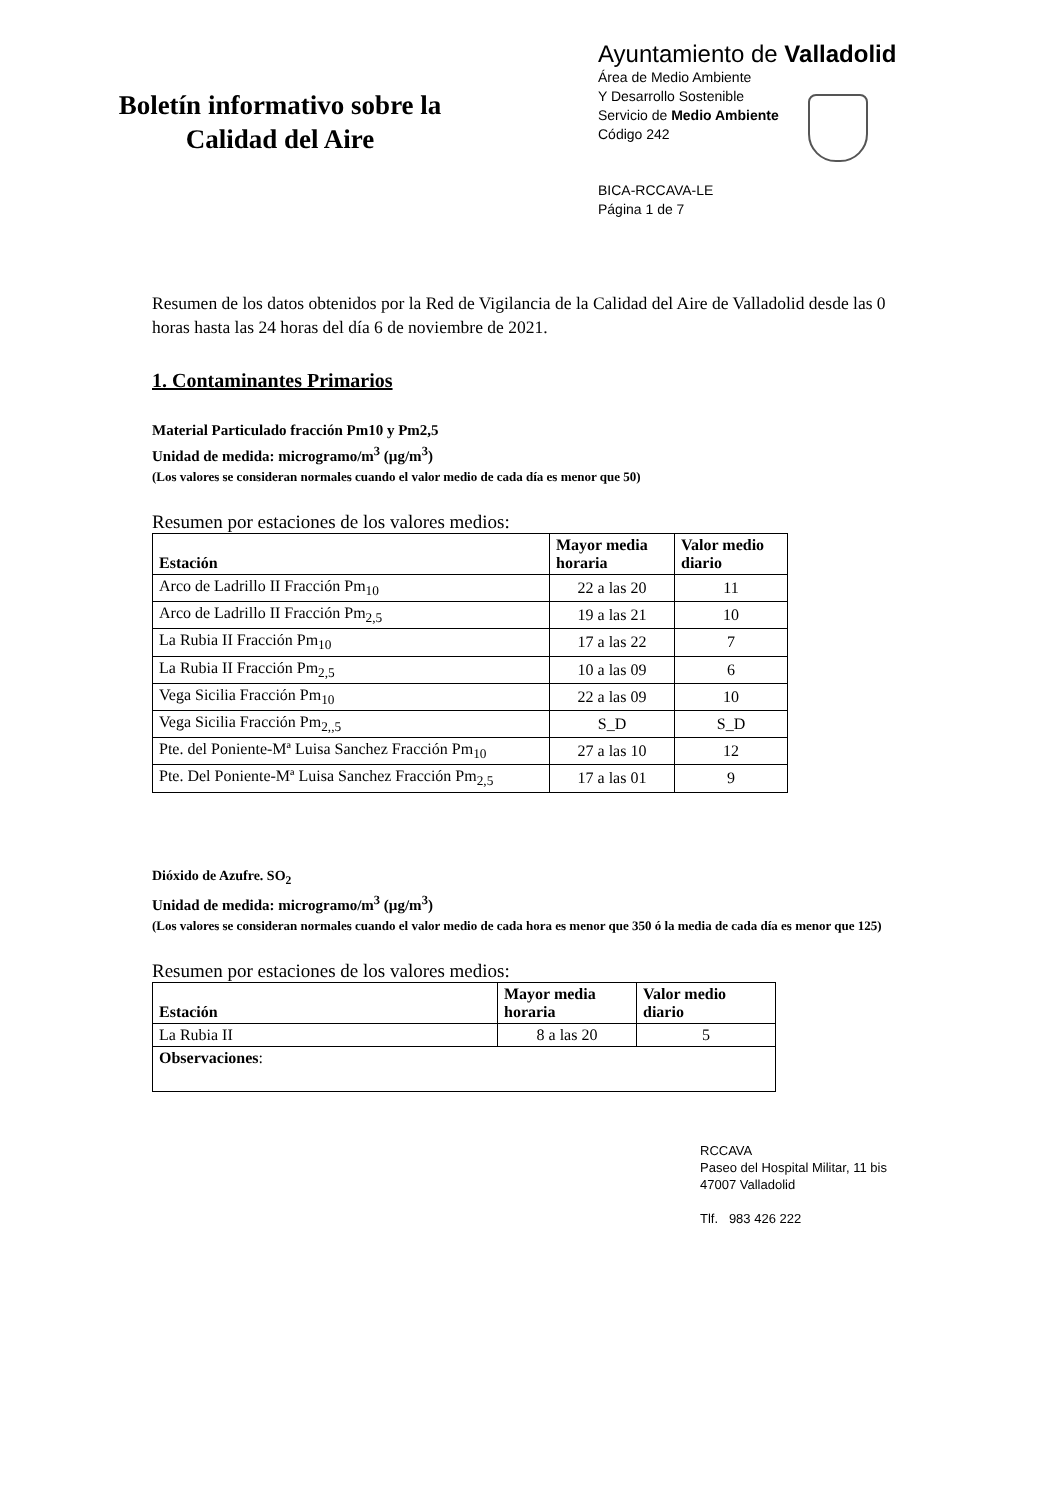Boletín informativo sobre la
Calidad del Aire
Ayuntamiento de Valladolid
Área de Medio Ambiente
Y Desarrollo Sostenible
Servicio de Medio Ambiente
Código 242
BICA-RCCAVA-LE
Página 1 de 7
Resumen de los datos obtenidos por la Red de Vigilancia de la Calidad del Aire de Valladolid desde las 0 horas hasta las 24 horas del día 6 de noviembre de 2021.
1. Contaminantes Primarios
Material Particulado fracción Pm10 y Pm2,5
Unidad de medida: microgramo/m<sup>3</sup> (µg/m<sup>3</sup>)
(Los valores se consideran normales cuando el valor medio de cada día es menor que 50)
Resumen por estaciones de los valores medios:
| Estación | Mayor media horaria | Valor medio diario |
| --- | --- | --- |
| Arco de Ladrillo II Fracción Pm<sub>10</sub> | 22 a las 20 | 11 |
| Arco de Ladrillo II Fracción Pm<sub>2,5</sub> | 19 a las 21 | 10 |
| La Rubia II Fracción Pm<sub>10</sub> | 17 a las 22 | 7 |
| La Rubia II Fracción Pm<sub>2,5</sub> | 10 a las 09 | 6 |
| Vega Sicilia Fracción Pm<sub>10</sub> | 22 a las 09 | 10 |
| Vega Sicilia Fracción Pm<sub>2,,5</sub> | S_D | S_D |
| Pte. del Poniente-Mª Luisa Sanchez Fracción Pm<sub>10</sub> | 27 a las 10 | 12 |
| Pte. Del Poniente-Mª Luisa Sanchez Fracción Pm<sub>2,5</sub> | 17 a las 01 | 9 |
Dióxido de Azufre. SO<sub>2</sub>
Unidad de medida: microgramo/m<sup>3</sup> (µg/m<sup>3</sup>)
(Los valores se consideran normales cuando el valor medio de cada hora es menor que 350 ó la media de cada día es menor que 125)
Resumen por estaciones de los valores medios:
| Estación | Mayor media horaria | Valor medio diario |
| --- | --- | --- |
| La Rubia II | 8 a las 20 | 5 |
| Observaciones : | | |
RCCAVA
Paseo del Hospital Militar, 11 bis
47007 Valladolid
Tlf. 983 426 222